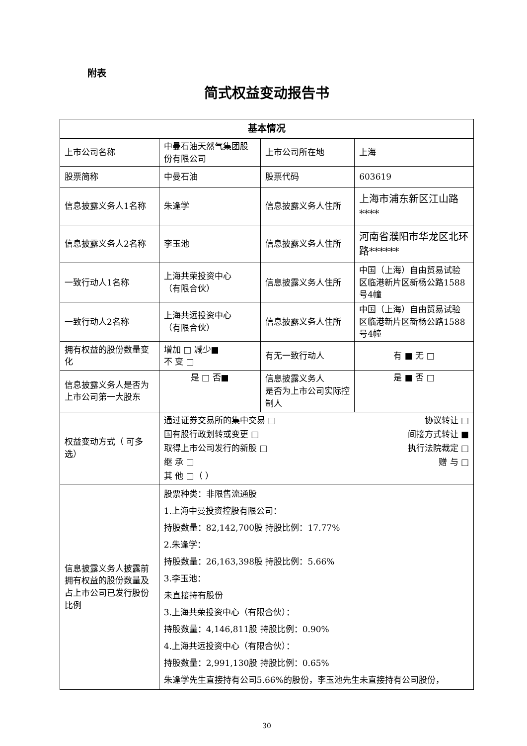附表
简式权益变动报告书
| 基本情况 | | | |
| --- | --- | --- | --- |
| 上市公司名称 | 中曼石油天然气集团股份有限公司 | 上市公司所在地 | 上海 |
| 股票简称 | 中曼石油 | 股票代码 | 603619 |
| 信息披露义务人1名称 | 朱逢学 | 信息披露义务人住所 | 上海市浦东新区江山路**** |
| 信息披露义务人2名称 | 李玉池 | 信息披露义务人住所 | 河南省濮阳市华龙区北环路****** |
| 一致行动人1名称 | 上海共荣投资中心 （有限合伙） | 信息披露义务人住所 | 中国（上海）自由贸易试验区临港新片区新杨公路1588号4幢 |
| 一致行动人2名称 | 上海共远投资中心 （有限合伙） | 信息披露义务人住所 | 中国（上海）自由贸易试验区临港新片区新杨公路1588号4幢 |
| 拥有权益的股份数量变化 | 增加 □ 减少■ 不 变 □ | 有无一致行动人 | 有 ■ 无 □ |
| 信息披露义务人是否为上市公司第一大股东 | 是 □ 否■ | 信息披露义务人 是否为上市公司实际控制人 | 是 ■ 否 □ |
| 权益变动方式（ 可多选） | 通过证券交易所的集中交易 □ 协议转让 □ 国有股行政划转或变更 □ 间接方式转让 ■ 取得上市公司发行的新股 □ 执行法院裁定 □ 继 承 □ 赠 与 □ 其 他 □（ ） | | |
| 信息披露义务人披露前拥有权益的股份数量及占上市公司已发行股份比例 | 股票种类：非限售流通股 1.上海中曼投资控股有限公司： 持股数量：82,142,700股 持股比例：17.77% 2.朱逢学： 持股数量：26,163,398股 持股比例：5.66% 3.李玉池： 未直接持有股份 3.上海共荣投资中心（有限合伙）： 持股数量：4,146,811股 持股比例：0.90% 4.上海共远投资中心（有限合伙）： 持股数量：2,991,130股 持股比例：0.65% 朱逢学先生直接持有公司5.66%的股份，李玉池先生未直接持有公司股份， | | |
30